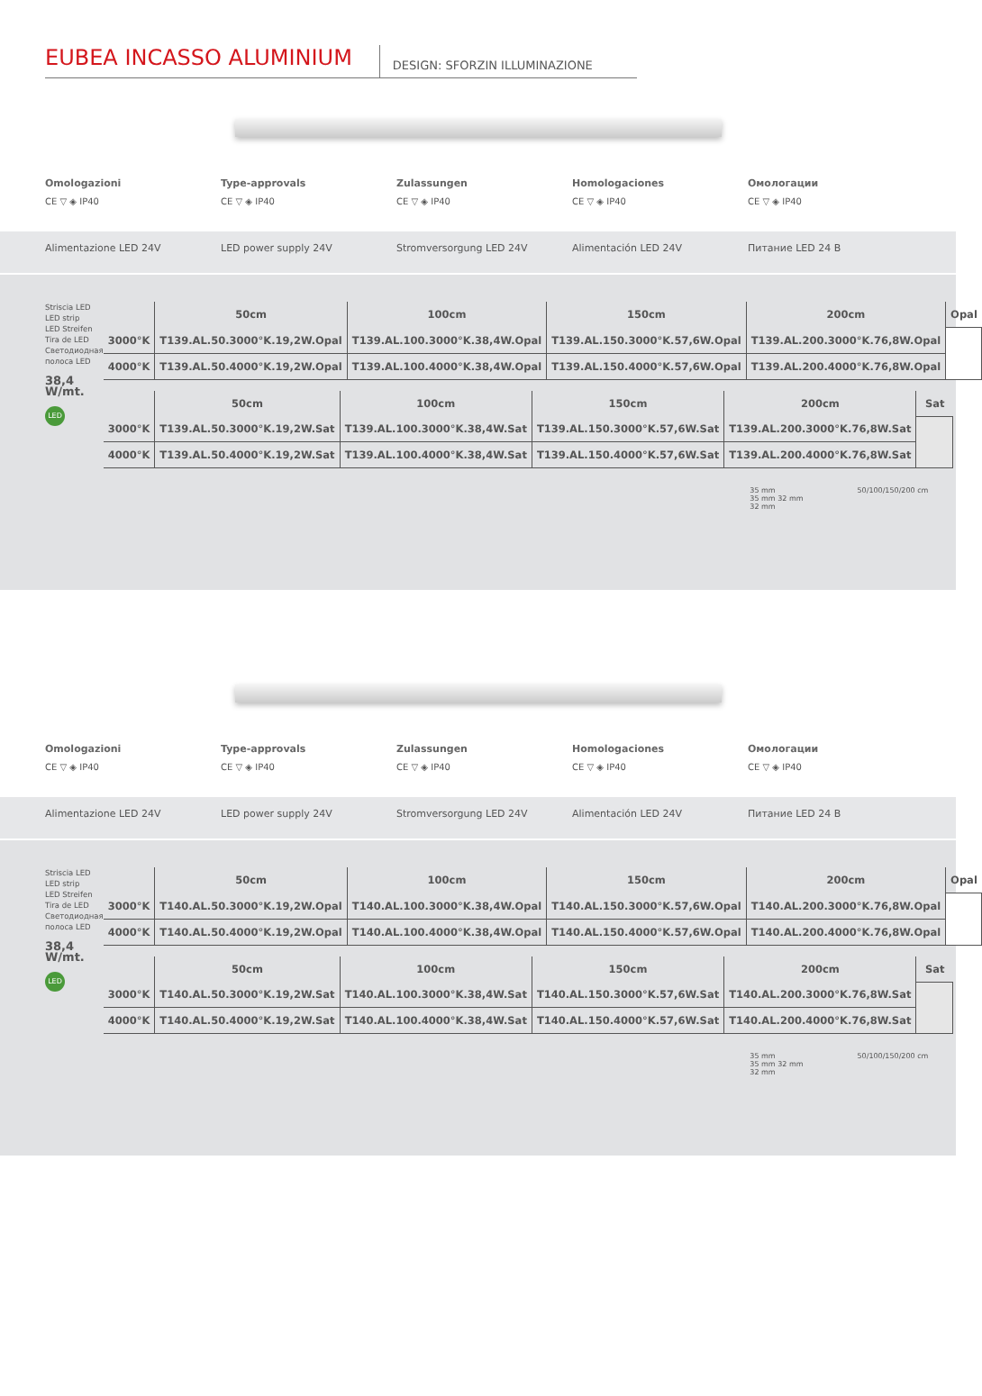EUBEA INCASSO ALUMINIUM
DESIGN: SFORZIN ILLUMINAZIONE
Omologazioni
CE ▽ ◈ IP40
Type-approvals
CE ▽ ◈ IP40
Zulassungen
CE ▽ ◈ IP40
Homologaciones
CE ▽ ◈ IP40
Омологации
CE ▽ ◈ IP40
Alimentazione LED 24V LED power supply 24V Stromversorgung LED 24V Alimentación LED 24V Питание LED 24 B
Striscia LED
LED strip
LED Streifen
Tira de LED
Светодиодная полоса LED
38,4 W/mt.
LED
| | 50cm | 100cm | 150cm | 200cm | Opal |
| --- | --- | --- | --- | --- | --- |
| 3000°K | T139.AL.50.3000°K.19,2W.Opal | T139.AL.100.3000°K.38,4W.Opal | T139.AL.150.3000°K.57,6W.Opal | T139.AL.200.3000°K.76,8W.Opal | |
| 4000°K | T139.AL.50.4000°K.19,2W.Opal | T139.AL.100.4000°K.38,4W.Opal | T139.AL.150.4000°K.57,6W.Opal | T139.AL.200.4000°K.76,8W.Opal | |
| | 50cm | 100cm | 150cm | 200cm | Sat |
| --- | --- | --- | --- | --- | --- |
| 3000°K | T139.AL.50.3000°K.19,2W.Sat | T139.AL.100.3000°K.38,4W.Sat | T139.AL.150.3000°K.57,6W.Sat | T139.AL.200.3000°K.76,8W.Sat | |
| 4000°K | T139.AL.50.4000°K.19,2W.Sat | T139.AL.100.4000°K.38,4W.Sat | T139.AL.150.4000°K.57,6W.Sat | T139.AL.200.4000°K.76,8W.Sat | |
35 mm
35 mm 32 mm
32 mm
50/100/150/200 cm
Omologazioni
CE ▽ ◈ IP40
Type-approvals
CE ▽ ◈ IP40
Zulassungen
CE ▽ ◈ IP40
Homologaciones
CE ▽ ◈ IP40
Омологации
CE ▽ ◈ IP40
Alimentazione LED 24V LED power supply 24V Stromversorgung LED 24V Alimentación LED 24V Питание LED 24 B
Striscia LED
LED strip
LED Streifen
Tira de LED
Светодиодная полоса LED
38,4 W/mt.
LED
| | 50cm | 100cm | 150cm | 200cm | Opal |
| --- | --- | --- | --- | --- | --- |
| 3000°K | T140.AL.50.3000°K.19,2W.Opal | T140.AL.100.3000°K.38,4W.Opal | T140.AL.150.3000°K.57,6W.Opal | T140.AL.200.3000°K.76,8W.Opal | |
| 4000°K | T140.AL.50.4000°K.19,2W.Opal | T140.AL.100.4000°K.38,4W.Opal | T140.AL.150.4000°K.57,6W.Opal | T140.AL.200.4000°K.76,8W.Opal | |
| | 50cm | 100cm | 150cm | 200cm | Sat |
| --- | --- | --- | --- | --- | --- |
| 3000°K | T140.AL.50.3000°K.19,2W.Sat | T140.AL.100.3000°K.38,4W.Sat | T140.AL.150.3000°K.57,6W.Sat | T140.AL.200.3000°K.76,8W.Sat | |
| 4000°K | T140.AL.50.4000°K.19,2W.Sat | T140.AL.100.4000°K.38,4W.Sat | T140.AL.150.4000°K.57,6W.Sat | T140.AL.200.4000°K.76,8W.Sat | |
35 mm
35 mm 32 mm
32 mm
50/100/150/200 cm